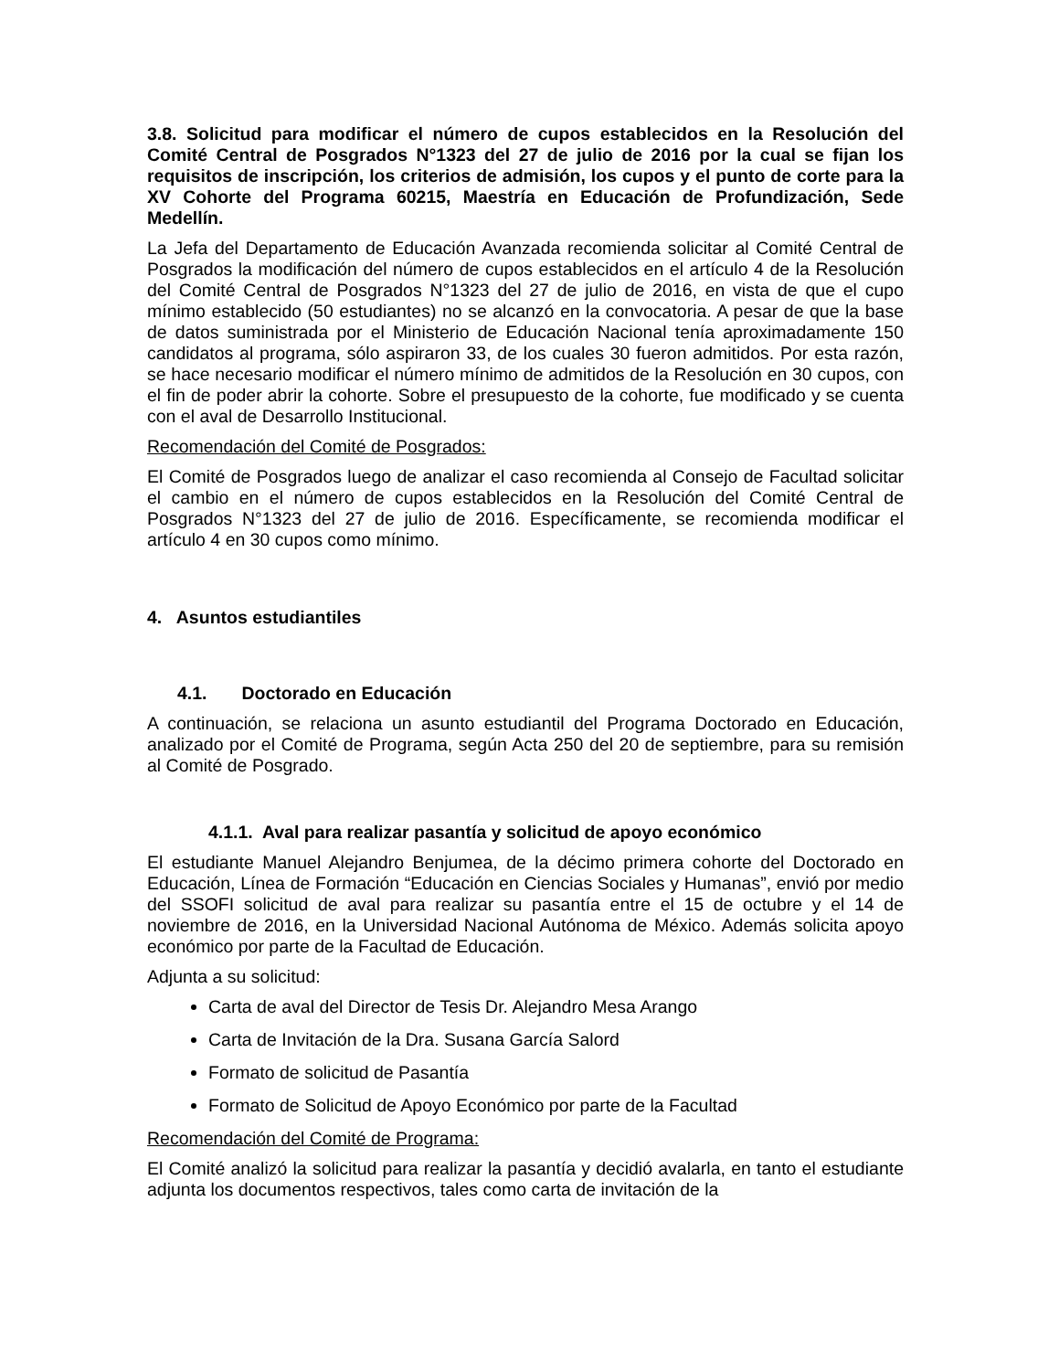3.8. Solicitud para modificar el número de cupos establecidos en la Resolución del Comité Central de Posgrados N°1323 del 27 de julio de 2016 por la cual se fijan los requisitos de inscripción, los criterios de admisión, los cupos y el punto de corte para la XV Cohorte del Programa 60215, Maestría en Educación de Profundización, Sede Medellín.
La Jefa del Departamento de Educación Avanzada recomienda solicitar al Comité Central de Posgrados la modificación del número de cupos establecidos en el artículo 4 de la Resolución del Comité Central de Posgrados N°1323 del 27 de julio de 2016, en vista de que el cupo mínimo establecido (50 estudiantes) no se alcanzó en la convocatoria. A pesar de que la base de datos suministrada por el Ministerio de Educación Nacional tenía aproximadamente 150 candidatos al programa, sólo aspiraron 33, de los cuales 30 fueron admitidos. Por esta razón, se hace necesario modificar el número mínimo de admitidos de la Resolución en 30 cupos, con el fin de poder abrir la cohorte. Sobre el presupuesto de la cohorte, fue modificado y se cuenta con el aval de Desarrollo Institucional.
Recomendación del Comité de Posgrados:
El Comité de Posgrados luego de analizar el caso recomienda al Consejo de Facultad solicitar el cambio en el número de cupos establecidos en la Resolución del Comité Central de Posgrados N°1323 del 27 de julio de 2016. Específicamente, se recomienda modificar el artículo 4 en 30 cupos como mínimo.
4. Asuntos estudiantiles
4.1. Doctorado en Educación
A continuación, se relaciona un asunto estudiantil del Programa Doctorado en Educación, analizado por el Comité de Programa, según Acta 250 del 20 de septiembre, para su remisión al Comité de Posgrado.
4.1.1. Aval para realizar pasantía y solicitud de apoyo económico
El estudiante Manuel Alejandro Benjumea, de la décimo primera cohorte del Doctorado en Educación, Línea de Formación “Educación en Ciencias Sociales y Humanas”, envió por medio del SSOFI solicitud de aval para realizar su pasantía entre el 15 de octubre y el 14 de noviembre de 2016, en la Universidad Nacional Autónoma de México. Además solicita apoyo económico por parte de la Facultad de Educación.
Adjunta a su solicitud:
Carta de aval del Director de Tesis Dr. Alejandro Mesa Arango
Carta de Invitación de la Dra. Susana García Salord
Formato de solicitud de Pasantía
Formato de Solicitud de Apoyo Económico por parte de la Facultad
Recomendación del Comité de Programa:
El Comité analizó la solicitud para realizar la pasantía y decidió avalarla, en tanto el estudiante adjunta los documentos respectivos, tales como carta de invitación de la